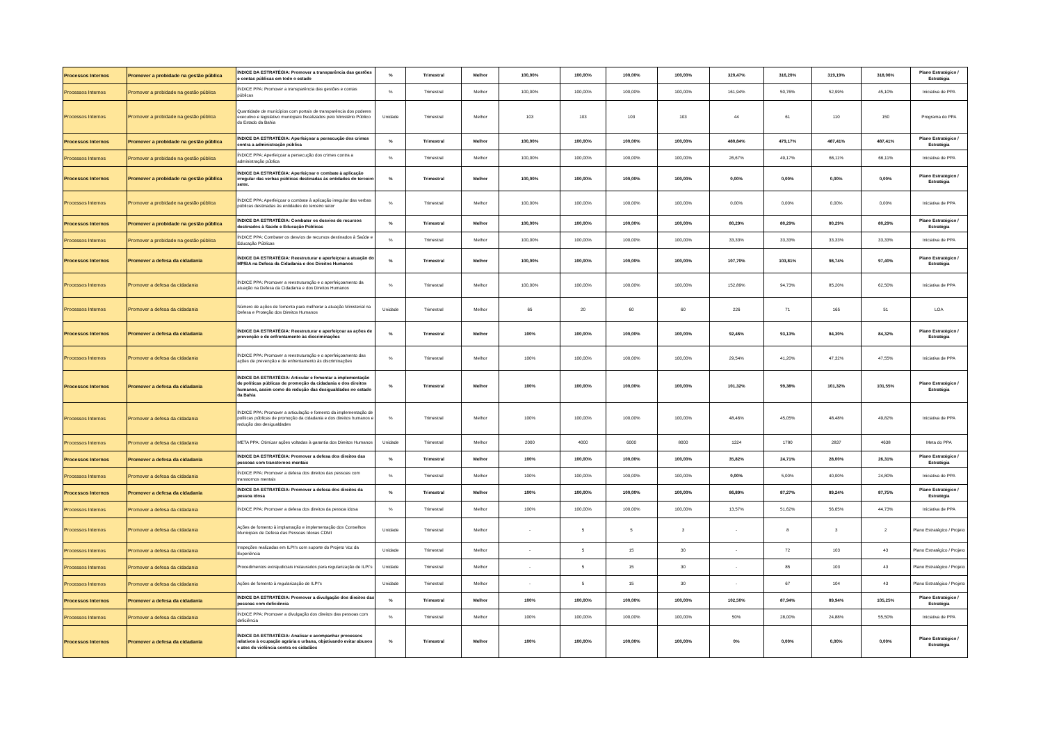| Processos Internos | Promover a probidade na gestão pública | ÍNDICE DA ESTRATÉGIA: Promover a transparência das gestões e contas públicas em todo o estado | % | Trimestral | Melhor | 100,00% | 100,00% | 100,00% | 100,00% | 320,47% | 316,20% | 319,19% | 318,06% | Plano Estratégico / Estratégia |
| Processos Internos | Promover a probidade na gestão pública | ÍNDICE PPA: Promover a transparência das gestões e contas públicas | % | Trimestral | Melhor | 100,00% | 100,00% | 100,00% | 100,00% | 161,94% | 50,76% | 52,99% | 45,10% | Iniciativa de PPA |
| Processos Internos | Promover a probidade na gestão pública | Quantidade de municípios com portais de transparência dos poderes executivo e legislativo municipais fiscalizados pelo Ministério Público do Estado da Bahia | Unidade | Trimestral | Melhor | 103 | 103 | 103 | 103 | 44 | 61 | 110 | 150 | Programa do PPA |
| Processos Internos | Promover a probidade na gestão pública | ÍNDICE DA ESTRATÉGIA: Aperfeiçoar a persecução dos crimes contra a administração pública | % | Trimestral | Melhor | 100,00% | 100,00% | 100,00% | 100,00% | 480,84% | 479,17% | 487,41% | 487,41% | Plano Estratégico / Estratégia |
| Processos Internos | Promover a probidade na gestão pública | ÍNDICE PPA: Aperfeiçoar a persecução dos crimes contra a administração pública | % | Trimestral | Melhor | 100,00% | 100,00% | 100,00% | 100,00% | 26,67% | 49,17% | 66,11% | 66,11% | Iniciativa de PPA |
| Processos Internos | Promover a probidade na gestão pública | ÍNDICE DA ESTRATÉGIA: Aperfeiçoar o combate à aplicação irregular das verbas públicas destinadas às entidades do terceiro setor. | % | Trimestral | Melhor | 100,00% | 100,00% | 100,00% | 100,00% | 0,00% | 0,00% | 0,00% | 0,00% | Plano Estratégico / Estratégia |
| Processos Internos | Promover a probidade na gestão pública | ÍNDICE PPA: Aperfeiçoar o combate à aplicação irregular das verbas públicas destinadas às entidades do terceiro setor | % | Trimestral | Melhor | 100,00% | 100,00% | 100,00% | 100,00% | 0,00% | 0,00% | 0,00% | 0,00% | Iniciativa de PPA |
| Processos Internos | Promover a probidade na gestão pública | ÍNDICE DA ESTRATÉGIA: Combater os desvios de recursos destinados à Saúde e Educação Públicas | % | Trimestral | Melhor | 100,00% | 100,00% | 100,00% | 100,00% | 80,29% | 80,29% | 80,29% | 80,29% | Plano Estratégico / Estratégia |
| Processos Internos | Promover a probidade na gestão pública | ÍNDICE PPA: Combater os desvios de recursos destinados à Saúde e Educação Públicas | % | Trimestral | Melhor | 100,00% | 100,00% | 100,00% | 100,00% | 33,33% | 33,33% | 33,33% | 33,33% | Iniciativa de PPA |
| Processos Internos | Promover a defesa da cidadania | ÍNDICE DA ESTRATÉGIA: Reestruturar e aperfeiçoar a atuação do MP/BA na Defesa da Cidadania e dos Direitos Humanos | % | Trimestral | Melhor | 100,00% | 100,00% | 100,00% | 100,00% | 107,70% | 103,81% | 98,74% | 97,40% | Plano Estratégico / Estratégia |
| Processos Internos | Promover a defesa da cidadania | ÍNDICE PPA: Promover a reestruturação e o aperfeiçoamento da atuação na Defesa da Cidadania e dos Direitos Humanos | % | Trimestral | Melhor | 100,00% | 100,00% | 100,00% | 100,00% | 152,89% | 94,73% | 85,20% | 62,50% | Iniciativa de PPA |
| Processos Internos | Promover a defesa da cidadania | Número de ações de fomento para melhorar a atuação Ministerial na Defesa e Proteção dos Direitos Humanos | Unidade | Trimestral | Melhor | 65 | 20 | 60 | 60 | 226 | 71 | 165 | 51 | LOA |
| Processos Internos | Promover a defesa da cidadania | ÍNDICE DA ESTRATÉGIA: Reestruturar e aperfeiçoar as ações de prevenção e de enfrentamento às discriminações | % | Trimestral | Melhor | 100% | 100,00% | 100,00% | 100,00% | 92,46% | 93,13% | 84,30% | 84,32% | Plano Estratégico / Estratégia |
| Processos Internos | Promover a defesa da cidadania | ÍNDICE PPA: Promover a reestruturação e o aperfeiçoamento das ações de prevenção e de enfrentamento às discriminações | % | Trimestral | Melhor | 100% | 100,00% | 100,00% | 100,00% | 29,54% | 41,20% | 47,32% | 47,55% | Iniciativa de PPA |
| Processos Internos | Promover a defesa da cidadania | ÍNDICE DA ESTRATÉGIA: Articular e fomentar a implementação de políticas públicas de promoção da cidadania e dos direitos humanos, assim como de redução das desigualdades no estado da Bahia | % | Trimestral | Melhor | 100% | 100,00% | 100,00% | 100,00% | 101,32% | 99,38% | 101,32% | 101,55% | Plano Estratégico / Estratégia |
| Processos Internos | Promover a defesa da cidadania | ÍNDICE PPA: Promover a articulação e fomento da implementação de políticas públicas de promoção da cidadania e dos direitos humanos e redução das desigualdades | % | Trimestral | Melhor | 100% | 100,00% | 100,00% | 100,00% | 48,46% | 45,05% | 48,48% | 49,82% | Iniciativa de PPA |
| Processos Internos | Promover a defesa da cidadania | META PPA: Otimizar ações voltadas à garantia dos Direitos Humanos | Unidade | Trimestral | Melhor | 2000 | 4000 | 6000 | 8000 | 1324 | 1780 | 2837 | 4638 | Meta do PPA |
| Processos Internos | Promover a defesa da cidadania | ÍNDICE DA ESTRATÉGIA: Promover a defesa dos direitos das pessoas com transtornos mentais | % | Trimestral | Melhor | 100% | 100,00% | 100,00% | 100,00% | 35,82% | 24,71% | 28,00% | 26,31% | Plano Estratégico / Estratégia |
| Processos Internos | Promover a defesa da cidadania | ÍNDICE PPA: Promover a defesa dos direitos das pessoas com transtornos mentais | % | Trimestral | Melhor | 100% | 100,00% | 100,00% | 100,00% | 0,00% | 5,00% | 40,00% | 24,80% | Iniciativa de PPA |
| Processos Internos | Promover a defesa da cidadania | ÍNDICE DA ESTRATÉGIA: Promover a defesa dos direitos da pessoa idosa | % | Trimestral | Melhor | 100% | 100,00% | 100,00% | 100,00% | 86,89% | 87,27% | 89,24% | 87,75% | Plano Estratégico / Estratégia |
| Processos Internos | Promover a defesa da cidadania | ÍNDICE PPA: Promover a defesa dos direitos da pessoa idosa | % | Trimestral | Melhor | 100% | 100,00% | 100,00% | 100,00% | 13,57% | 51,62% | 56,65% | 44,73% | Iniciativa de PPA |
| Processos Internos | Promover a defesa da cidadania | Ações de fomento à implantação e implementação dos Conselhos Municipais de Defesa das Pessoas Idosas CDMI | Unidade | Trimestral | Melhor | - | 5 | 5 | 3 | - | 8 | 3 | 2 | Plano Estratégico / Projeto |
| Processos Internos | Promover a defesa da cidadania | Inspeções realizadas em ILPI's com suporte do Projeto Voz da Experiência | Unidade | Trimestral | Melhor | - | 5 | 15 | 30 | - | 72 | 103 | 43 | Plano Estratégico / Projeto |
| Processos Internos | Promover a defesa da cidadania | Procedimentos extrajudiciais instaurados para regularização de ILPI's | Unidade | Trimestral | Melhor | - | 5 | 15 | 30 | - | 85 | 103 | 43 | Plano Estratégico / Projeto |
| Processos Internos | Promover a defesa da cidadania | Ações de fomento à regularização de ILPI's | Unidade | Trimestral | Melhor | - | 5 | 15 | 30 | - | 67 | 104 | 43 | Plano Estratégico / Projeto |
| Processos Internos | Promover a defesa da cidadania | ÍNDICE DA ESTRATÉGIA: Promover a divulgação dos direitos das pessoas com deficiência | % | Trimestral | Melhor | 100% | 100,00% | 100,00% | 100,00% | 102,50% | 87,94% | 89,94% | 105,25% | Plano Estratégico / Estratégia |
| Processos Internos | Promover a defesa da cidadania | ÍNDICE PPA: Promover a divulgação dos direitos das pessoas com deficiência | % | Trimestral | Melhor | 100% | 100,00% | 100,00% | 100,00% | 50% | 28,00% | 24,88% | 55,50% | Iniciativa de PPA |
| Processos Internos | Promover a defesa da cidadania | ÍNDICE DA ESTRATÉGIA: Analisar e acompanhar processos relativos à ocupação agrária e urbana, objetivando evitar abusos e atos de violência contra os cidadãos | % | Trimestral | Melhor | 100% | 100,00% | 100,00% | 100,00% | 0% | 0,00% | 0,00% | 0,00% | Plano Estratégico / Estratégia |